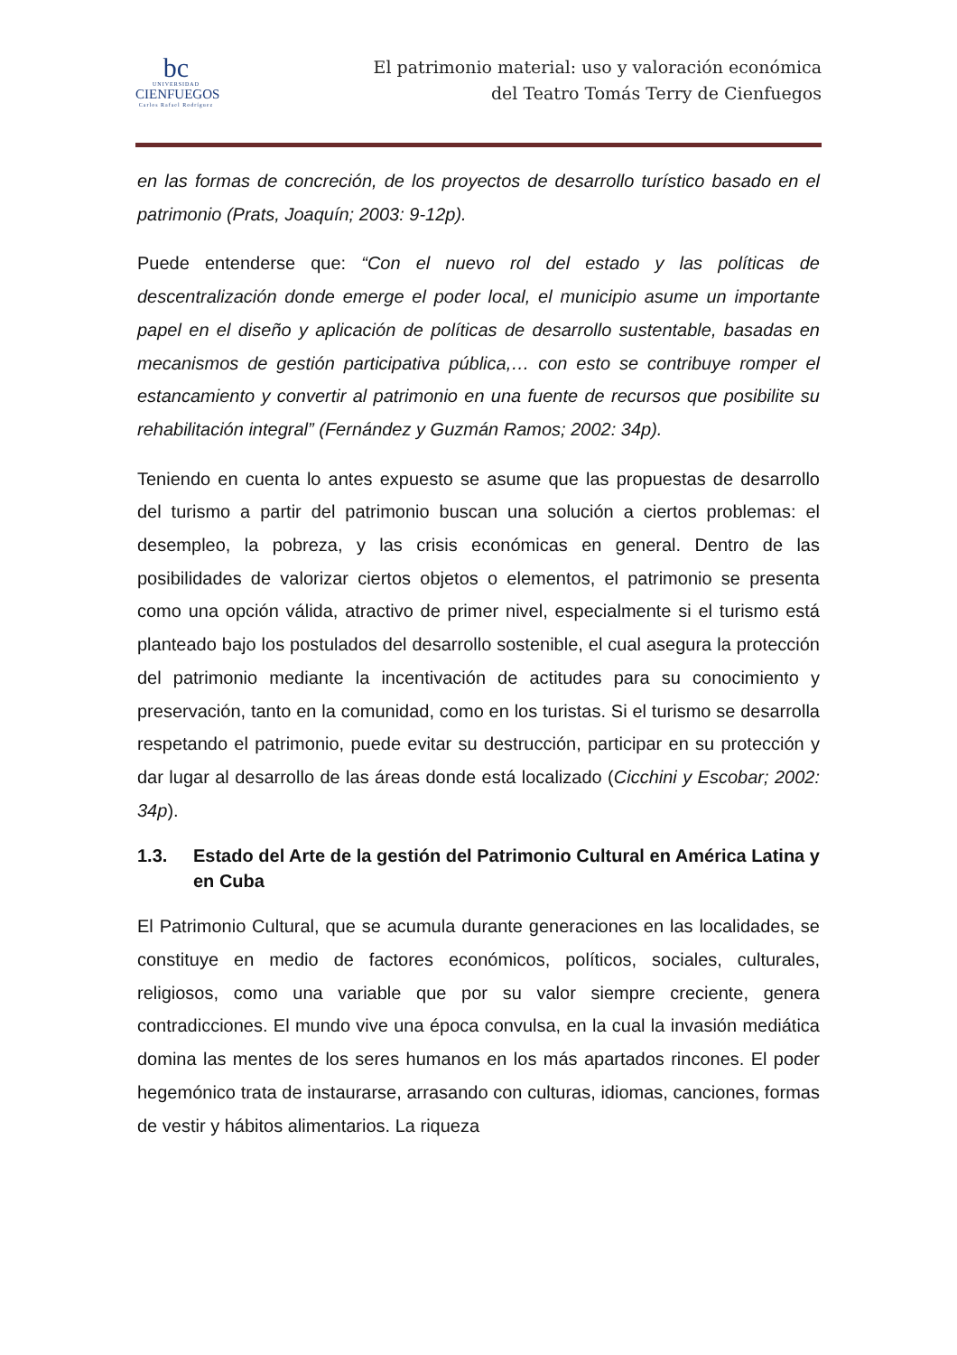bc
UNIVERSIDAD
CIENFUEGOS
Carlos Rafael Rodríguez
El patrimonio material: uso y valoración económica
del Teatro Tomás Terry de Cienfuegos
en las formas de concreción, de los proyectos de desarrollo turístico basado en el patrimonio (Prats, Joaquín; 2003: 9-12p).
Puede entenderse que: “Con el nuevo rol del estado y las políticas de descentralización donde emerge el poder local, el municipio asume un importante papel en el diseño y aplicación de políticas de desarrollo sustentable, basadas en mecanismos de gestión participativa pública,… con esto se contribuye romper el estancamiento y convertir al patrimonio en una fuente de recursos que posibilite su rehabilitación integral” (Fernández y Guzmán Ramos; 2002: 34p).
Teniendo en cuenta lo antes expuesto se asume que las propuestas de desarrollo del turismo a partir del patrimonio buscan una solución a ciertos problemas: el desempleo, la pobreza, y las crisis económicas en general. Dentro de las posibilidades de valorizar ciertos objetos o elementos, el patrimonio se presenta como una opción válida, atractivo de primer nivel, especialmente si el turismo está planteado bajo los postulados del desarrollo sostenible, el cual asegura la protección del patrimonio mediante la incentivación de actitudes para su conocimiento y preservación, tanto en la comunidad, como en los turistas. Si el turismo se desarrolla respetando el patrimonio, puede evitar su destrucción, participar en su protección y dar lugar al desarrollo de las áreas donde está localizado (Cicchini y Escobar; 2002: 34p).
1.3. Estado del Arte de la gestión del Patrimonio Cultural en América Latina y en Cuba
El Patrimonio Cultural, que se acumula durante generaciones en las localidades, se constituye en medio de factores económicos, políticos, sociales, culturales, religiosos, como una variable que por su valor siempre creciente, genera contradicciones. El mundo vive una época convulsa, en la cual la invasión mediática domina las mentes de los seres humanos en los más apartados rincones. El poder hegemónico trata de instaurarse, arrasando con culturas, idiomas, canciones, formas de vestir y hábitos alimentarios. La riqueza